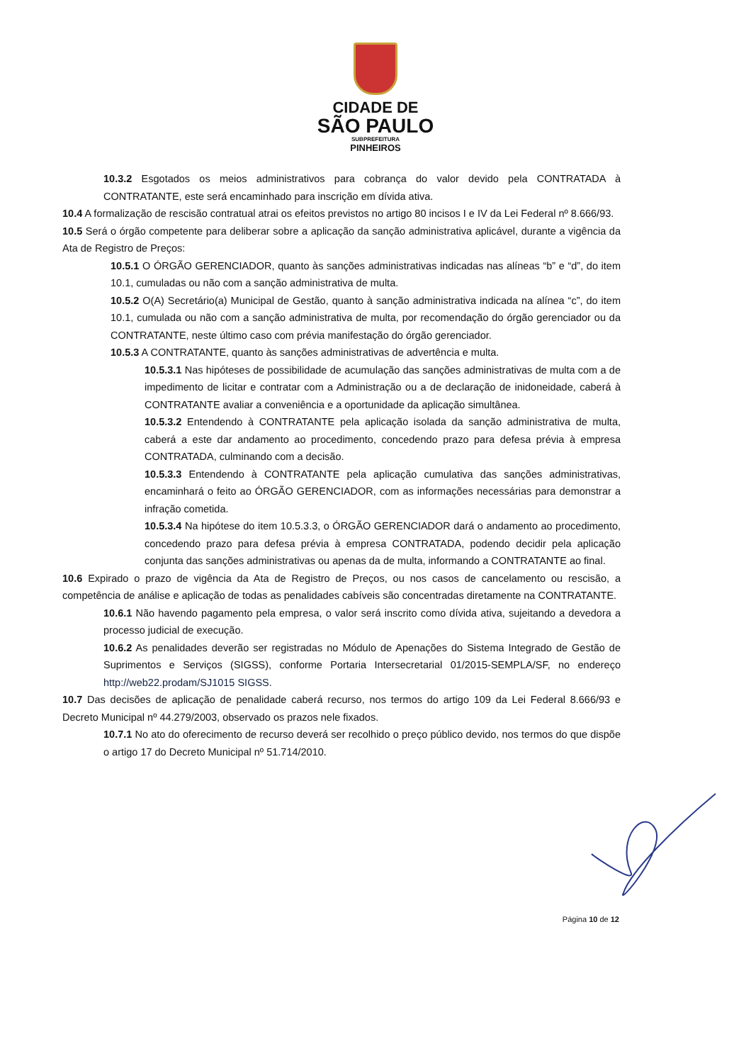CIDADE DE
SÃO PAULO
SUBPREFEITURA
PINHEIROS
10.3.2 Esgotados os meios administrativos para cobrança do valor devido pela CONTRATADA à CONTRATANTE, este será encaminhado para inscrição em dívida ativa.
10.4 A formalização de rescisão contratual atrai os efeitos previstos no artigo 80 incisos I e IV da Lei Federal nº 8.666/93.
10.5 Será o órgão competente para deliberar sobre a aplicação da sanção administrativa aplicável, durante a vigência da Ata de Registro de Preços:
10.5.1 O ÓRGÃO GERENCIADOR, quanto às sanções administrativas indicadas nas alíneas “b” e “d”, do item 10.1, cumuladas ou não com a sanção administrativa de multa.
10.5.2 O(A) Secretário(a) Municipal de Gestão, quanto à sanção administrativa indicada na alínea “c”, do item 10.1, cumulada ou não com a sanção administrativa de multa, por recomendação do órgão gerenciador ou da CONTRATANTE, neste último caso com prévia manifestação do órgão gerenciador.
10.5.3 A CONTRATANTE, quanto às sanções administrativas de advertência e multa.
10.5.3.1 Nas hipóteses de possibilidade de acumulação das sanções administrativas de multa com a de impedimento de licitar e contratar com a Administração ou a de declaração de inidoneidade, caberá à CONTRATANTE avaliar a conveniência e a oportunidade da aplicação simultânea.
10.5.3.2 Entendendo à CONTRATANTE pela aplicação isolada da sanção administrativa de multa, caberá a este dar andamento ao procedimento, concedendo prazo para defesa prévia à empresa CONTRATADA, culminando com a decisão.
10.5.3.3 Entendendo à CONTRATANTE pela aplicação cumulativa das sanções administrativas, encaminhará o feito ao ÓRGÃO GERENCIADOR, com as informações necessárias para demonstrar a infração cometida.
10.5.3.4 Na hipótese do item 10.5.3.3, o ÓRGÃO GERENCIADOR dará o andamento ao procedimento, concedendo prazo para defesa prévia à empresa CONTRATADA, podendo decidir pela aplicação conjunta das sanções administrativas ou apenas da de multa, informando a CONTRATANTE ao final.
10.6 Expirado o prazo de vigência da Ata de Registro de Preços, ou nos casos de cancelamento ou rescisão, a competência de análise e aplicação de todas as penalidades cabíveis são concentradas diretamente na CONTRATANTE.
10.6.1 Não havendo pagamento pela empresa, o valor será inscrito como dívida ativa, sujeitando a devedora a processo judicial de execução.
10.6.2 As penalidades deverão ser registradas no Módulo de Apenações do Sistema Integrado de Gestão de Suprimentos e Serviços (SIGSS), conforme Portaria Intersecretarial 01/2015-SEMPLA/SF, no endereço http://web22.prodam/SJ1015 SIGSS.
10.7 Das decisões de aplicação de penalidade caberá recurso, nos termos do artigo 109 da Lei Federal 8.666/93 e Decreto Municipal nº 44.279/2003, observado os prazos nele fixados.
10.7.1 No ato do oferecimento de recurso deverá ser recolhido o preço público devido, nos termos do que dispõe o artigo 17 do Decreto Municipal nº 51.714/2010.
Página 10 de 12